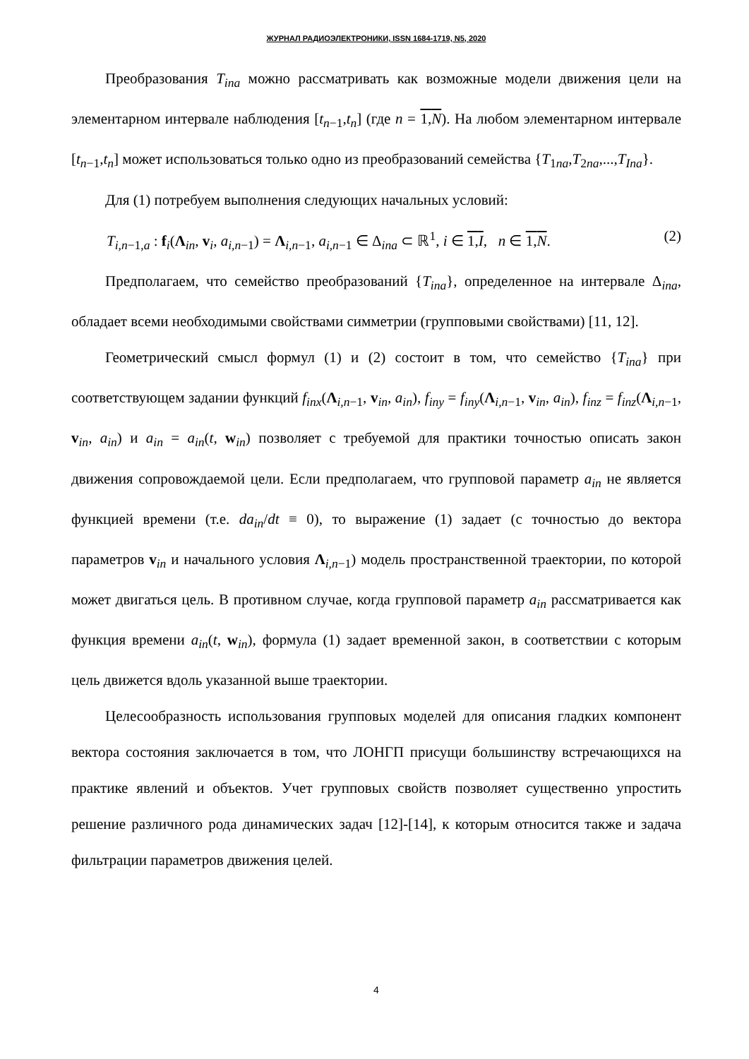ЖУРНАЛ РАДИОЭЛЕКТРОНИКИ, ISSN 1684-1719, N5, 2020
Преобразования T<sub>ina</sub> можно рассматривать как возможные модели движения цели на элементарном интервале наблюдения [t<sub>n−1</sub>,t<sub>n</sub>] (где n = 1,N). На любом элементарном интервале [t<sub>n−1</sub>,t<sub>n</sub>] может использоваться только одно из преобразований семейства {T<sub>1na</sub>,T<sub>2na</sub>,...,T<sub>Ina</sub>}.
Для (1) потребуем выполнения следующих начальных условий:
T<sub>i,n−1,a</sub> : f<sub>i</sub>(Λ<sub>in</sub>, v<sub>i</sub>, a<sub>i,n−1</sub>) = Λ<sub>i,n−1</sub>, a<sub>i,n−1</sub> ∈ Δ<sub>ina</sub> ⊂ ℝ<sup>1</sup>, i ∈ 1,I, n ∈ 1,N. (2)
Предполагаем, что семейство преобразований {T<sub>ina</sub>}, определенное на интервале Δ<sub>ina</sub>, обладает всеми необходимыми свойствами симметрии (групповыми свойствами) [11, 12].
Геометрический смысл формул (1) и (2) состоит в том, что семейство {T<sub>ina</sub>} при соответствующем задании функций f<sub>inx</sub>(Λ<sub>i,n−1</sub>, v<sub>in</sub>, a<sub>in</sub>), f<sub>iny</sub> = f<sub>iny</sub>(Λ<sub>i,n−1</sub>, v<sub>in</sub>, a<sub>in</sub>), f<sub>inz</sub> = f<sub>inz</sub>(Λ<sub>i,n−1</sub>, v<sub>in</sub>, a<sub>in</sub>) и a<sub>in</sub> = a<sub>in</sub>(t, w<sub>in</sub>) позволяет с требуемой для практики точностью описать закон движения сопровождаемой цели. Если предполагаем, что групповой параметр a<sub>in</sub> не является функцией времени (т.е. da<sub>in</sub>/dt ≡ 0), то выражение (1) задает (с точностью до вектора параметров v<sub>in</sub> и начального условия Λ<sub>i,n−1</sub>) модель пространственной траектории, по которой может двигаться цель. В противном случае, когда групповой параметр a<sub>in</sub> рассматривается как функция времени a<sub>in</sub>(t, w<sub>in</sub>), формула (1) задает временной закон, в соответствии с которым цель движется вдоль указанной выше траектории.
Целесообразность использования групповых моделей для описания гладких компонент вектора состояния заключается в том, что ЛОНГП присущи большинству встречающихся на практике явлений и объектов. Учет групповых свойств позволяет существенно упростить решение различного рода динамических задач [12]-[14], к которым относится также и задача фильтрации параметров движения целей.
4